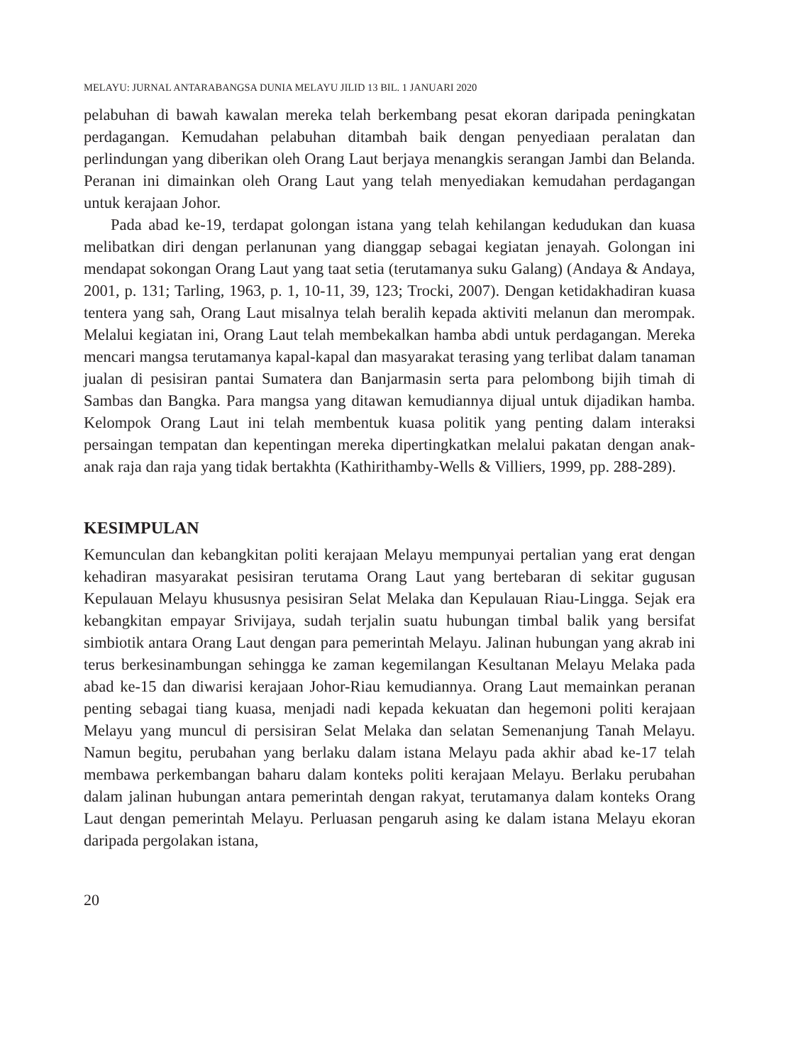MELAYU: JURNAL ANTARABANGSA DUNIA MELAYU JILID 13 BIL. 1 JANUARI 2020
pelabuhan di bawah kawalan mereka telah berkembang pesat ekoran daripada peningkatan perdagangan. Kemudahan pelabuhan ditambah baik dengan penyediaan peralatan dan perlindungan yang diberikan oleh Orang Laut berjaya menangkis serangan Jambi dan Belanda. Peranan ini dimainkan oleh Orang Laut yang telah menyediakan kemudahan perdagangan untuk kerajaan Johor.
Pada abad ke-19, terdapat golongan istana yang telah kehilangan kedudukan dan kuasa melibatkan diri dengan perlanunan yang dianggap sebagai kegiatan jenayah. Golongan ini mendapat sokongan Orang Laut yang taat setia (terutamanya suku Galang) (Andaya & Andaya, 2001, p. 131; Tarling, 1963, p. 1, 10-11, 39, 123; Trocki, 2007). Dengan ketidakhadiran kuasa tentera yang sah, Orang Laut misalnya telah beralih kepada aktiviti melanun dan merompak. Melalui kegiatan ini, Orang Laut telah membekalkan hamba abdi untuk perdagangan. Mereka mencari mangsa terutamanya kapal-kapal dan masyarakat terasing yang terlibat dalam tanaman jualan di pesisiran pantai Sumatera dan Banjarmasin serta para pelombong bijih timah di Sambas dan Bangka. Para mangsa yang ditawan kemudiannya dijual untuk dijadikan hamba. Kelompok Orang Laut ini telah membentuk kuasa politik yang penting dalam interaksi persaingan tempatan dan kepentingan mereka dipertingkatkan melalui pakatan dengan anak-anak raja dan raja yang tidak bertakhta (Kathirithamby-Wells & Villiers, 1999, pp. 288-289).
KESIMPULAN
Kemunculan dan kebangkitan politi kerajaan Melayu mempunyai pertalian yang erat dengan kehadiran masyarakat pesisiran terutama Orang Laut yang bertebaran di sekitar gugusan Kepulauan Melayu khususnya pesisiran Selat Melaka dan Kepulauan Riau-Lingga. Sejak era kebangkitan empayar Srivijaya, sudah terjalin suatu hubungan timbal balik yang bersifat simbiotik antara Orang Laut dengan para pemerintah Melayu. Jalinan hubungan yang akrab ini terus berkesinambungan sehingga ke zaman kegemilangan Kesultanan Melayu Melaka pada abad ke-15 dan diwarisi kerajaan Johor-Riau kemudiannya. Orang Laut memainkan peranan penting sebagai tiang kuasa, menjadi nadi kepada kekuatan dan hegemoni politi kerajaan Melayu yang muncul di persisiran Selat Melaka dan selatan Semenanjung Tanah Melayu. Namun begitu, perubahan yang berlaku dalam istana Melayu pada akhir abad ke-17 telah membawa perkembangan baharu dalam konteks politi kerajaan Melayu. Berlaku perubahan dalam jalinan hubungan antara pemerintah dengan rakyat, terutamanya dalam konteks Orang Laut dengan pemerintah Melayu. Perluasan pengaruh asing ke dalam istana Melayu ekoran daripada pergolakan istana,
20